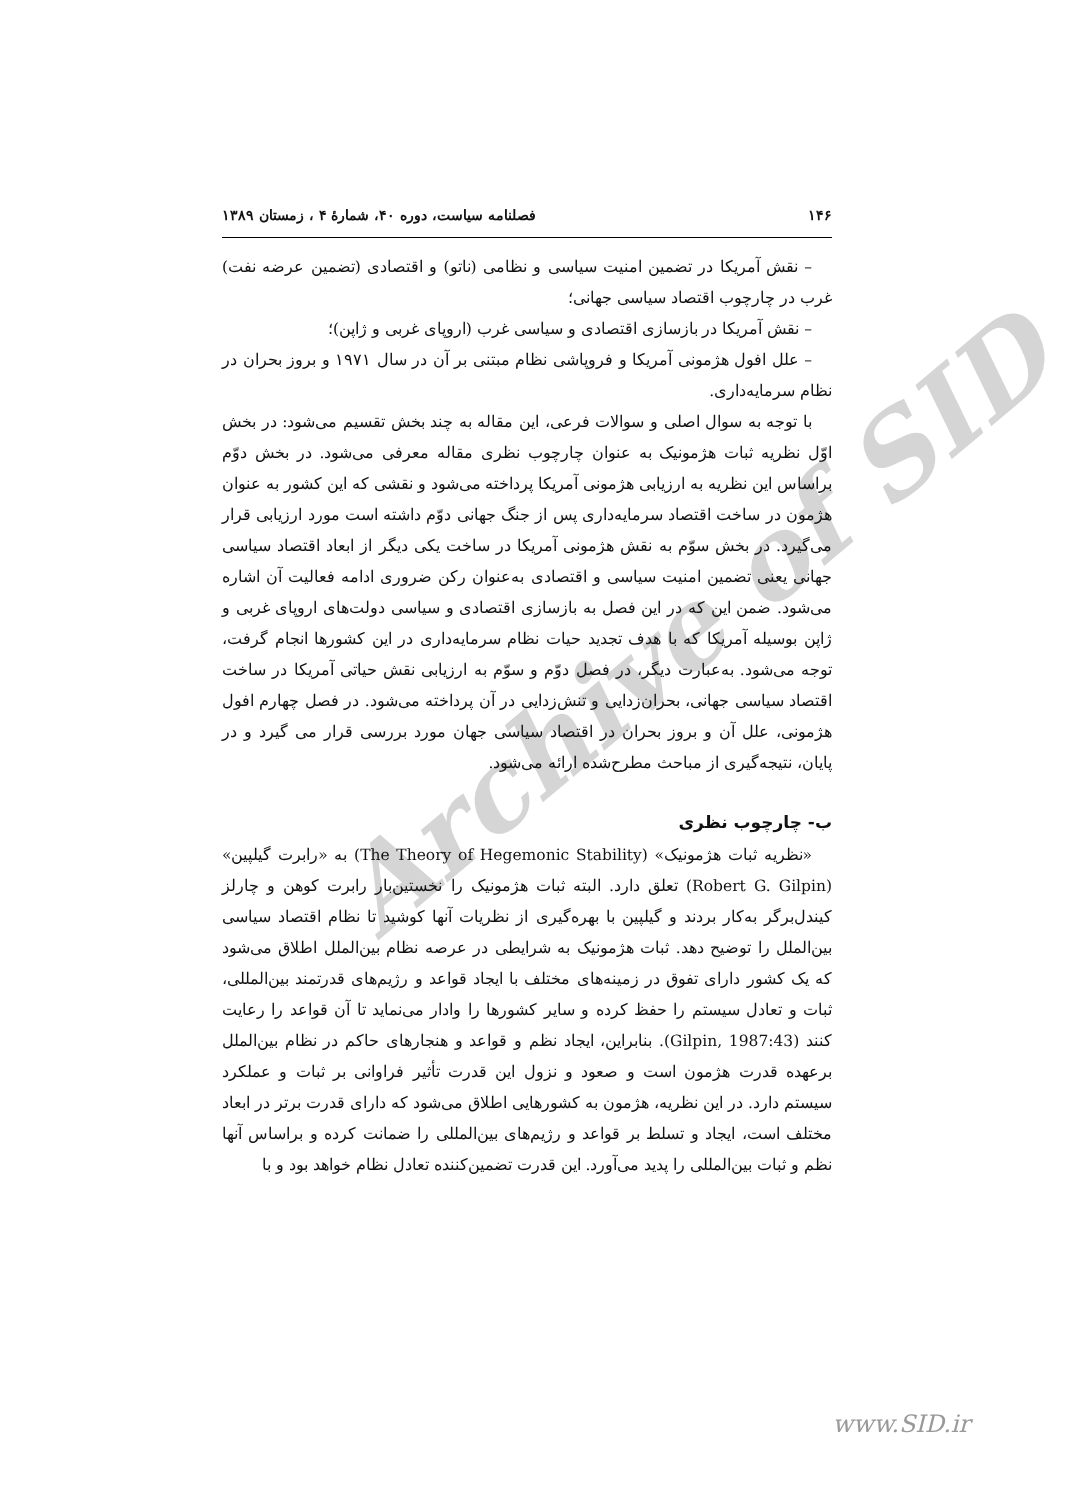Archive of SID
۱۴۶ فصلنامه سیاست، دوره ۴۰، شمارۀ ۴ ، زمستان ۱۳۸۹
– نقش آمریکا در تضمین امنیت سیاسی و نظامی (ناتو) و اقتصادی (تضمین عرضه نفت) غرب در چارچوب اقتصاد سیاسی جهانی؛
– نقش آمریکا در بازسازی اقتصادی و سیاسی غرب (اروپای غربی و ژاپن)؛
– علل افول هژمونی آمریکا و فروپاشی نظام مبتنی بر آن در سال ۱۹۷۱ و بروز بحران در نظام سرمایه‌داری.
با توجه به سوال اصلی و سوالات فرعی، این مقاله به چند بخش تقسیم می‌شود: در بخش اوّل نظریه ثبات هژمونیک به عنوان چارچوب نظری مقاله معرفی می‌شود. در بخش دوّم براساس این نظریه به ارزیابی هژمونی آمریکا پرداخته می‌شود و نقشی که این کشور به عنوان هژمون در ساخت اقتصاد سرمایه‌داری پس از جنگ جهانی دوّم داشته است مورد ارزیابی قرار می‌گیرد. در بخش سوّم به نقش هژمونی آمریکا در ساخت یکی دیگر از ابعاد اقتصاد سیاسی جهانی یعنی تضمین امنیت سیاسی و اقتصادی به‌عنوان رکن ضروری ادامه فعالیت آن اشاره می‌شود. ضمن این که در این فصل به بازسازی اقتصادی و سیاسی دولت‌های اروپای غربی و ژاپن بوسیله آمریکا که با هدف تجدید حیات نظام سرمایه‌داری در این کشورها انجام گرفت، توجه می‌شود. به‌عبارت دیگر، در فصل دوّم و سوّم به ارزیابی نقش حیاتی آمریکا در ساخت اقتصاد سیاسی جهانی، بحران‌زدایی و تنش‌زدایی در آن پرداخته می‌شود. در فصل چهارم افول هژمونی، علل آن و بروز بحران در اقتصاد سیاسی جهان مورد بررسی قرار می گیرد و در پایان، نتیجه‌گیری از مباحث مطرح‌شده ارائه می‌شود.
ب- چارچوب نظری
«نظریه ثبات هژمونیک» (The Theory of Hegemonic Stability) به «رابرت گیلپین» (Robert G. Gilpin) تعلق دارد. البته ثبات هژمونیک را نخستین‌بار رابرت کوهن و چارلز کیندل‌برگر به‌کار بردند و گیلپین با بهره‌گیری از نظریات آنها کوشید تا نظام اقتصاد سیاسی بین‌الملل را توضیح دهد. ثبات هژمونیک به شرایطی در عرصه نظام بین‌الملل اطلاق می‌شود که یک کشور دارای تفوق در زمینه‌های مختلف با ایجاد قواعد و رژیم‌های قدرتمند بین‌المللی، ثبات و تعادل سیستم را حفظ کرده و سایر کشورها را وادار می‌نماید تا آن قواعد را رعایت کنند (Gilpin, 1987:43). بنابراین، ایجاد نظم و قواعد و هنجارهای حاکم در نظام بین‌الملل برعهده قدرت هژمون است و صعود و نزول این قدرت تأثیر فراوانی بر ثبات و عملکرد سیستم دارد. در این نظریه، هژمون به کشورهایی اطلاق می‌شود که دارای قدرت برتر در ابعاد مختلف است، ایجاد و تسلط بر قواعد و رژیم‌های بین‌المللی را ضمانت کرده و براساس آنها نظم و ثبات بین‌المللی را پدید می‌آورد. این قدرت تضمین‌کننده تعادل نظام خواهد بود و با
www.SID.ir